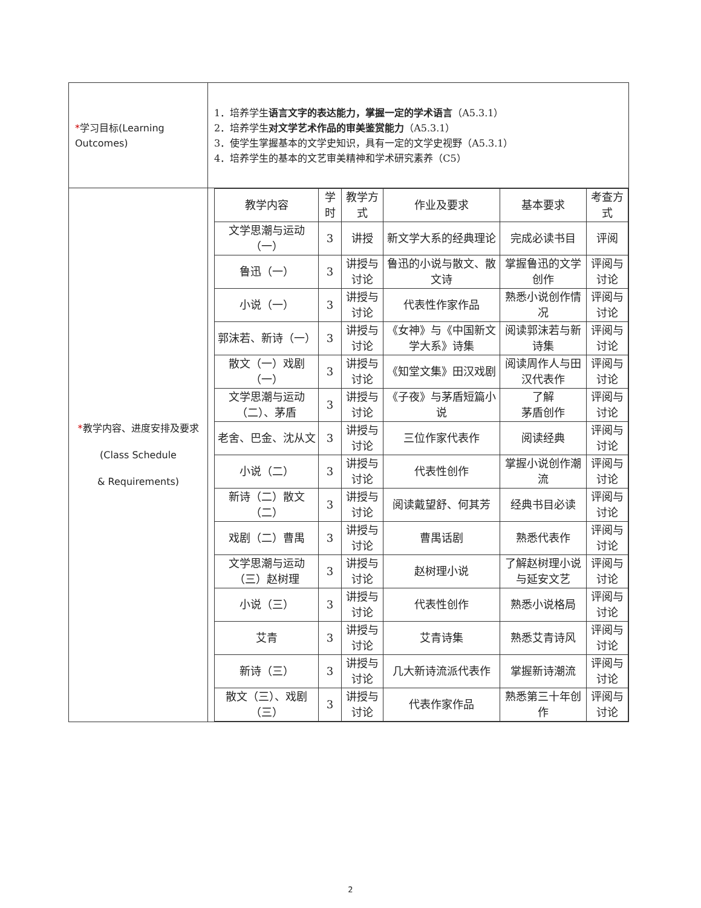| * 学习目标(Learning Outcomes) | 1．培养学生 语言文字的表达能力，掌握一定的学术语言 （A5.3.1） 2．培养学生 对文学艺术作品的审美鉴赏能力 （A5.3.1） 3．使学生掌握基本的文学史知识，具有一定的文学史视野（A5.3.1） 4．培养学生的基本的文艺审美精神和学术研究素养（C5） |
| * 教学内容、进度安排及要求 (Class Schedule & Requirements) | / 教学内容 / 学时 / 教学方式 / 作业及要求 / 基本要求 / 考查方式 / / --- / --- / --- / --- / --- / --- / / 文学思潮与运动（一） / 3 / 讲授 / 新文学大系的经典理论 / 完成必读书目 / 评阅 / / 鲁迅（一） / 3 / 讲授与讨论 / 鲁迅的小说与散文、散文诗 / 掌握鲁迅的文学创作 / 评阅与讨论 / / 小说（一） / 3 / 讲授与讨论 / 代表性作家作品 / 熟悉小说创作情况 / 评阅与讨论 / / 郭沫若、新诗（一） / 3 / 讲授与讨论 / 《女神》与《中国新文学大系》诗集 / 阅读郭沫若与新诗集 / 评阅与讨论 / / 散文（一）戏剧（一） / 3 / 讲授与讨论 / 《知堂文集》田汉戏剧 / 阅读周作人与田汉代表作 / 评阅与讨论 / / 文学思潮与运动（二）、茅盾 / 3 / 讲授与讨论 / 《子夜》与茅盾短篇小说 / 了解 茅盾创作 / 评阅与讨论 / / 老舍、巴金、沈从文 / 3 / 讲授与讨论 / 三位作家代表作 / 阅读经典 / 评阅与讨论 / / 小说（二） / 3 / 讲授与讨论 / 代表性创作 / 掌握小说创作潮流 / 评阅与讨论 / / 新诗（二）散文（二） / 3 / 讲授与讨论 / 阅读戴望舒、何其芳 / 经典书目必读 / 评阅与讨论 / / 戏剧（二）曹禺 / 3 / 讲授与讨论 / 曹禺话剧 / 熟悉代表作 / 评阅与讨论 / / 文学思潮与运动（三）赵树理 / 3 / 讲授与讨论 / 赵树理小说 / 了解赵树理小说与延安文艺 / 评阅与讨论 / / 小说（三） / 3 / 讲授与讨论 / 代表性创作 / 熟悉小说格局 / 评阅与讨论 / / 艾青 / 3 / 讲授与讨论 / 艾青诗集 / 熟悉艾青诗风 / 评阅与讨论 / / 新诗（三） / 3 / 讲授与讨论 / 几大新诗流派代表作 / 掌握新诗潮流 / 评阅与讨论 / / 散文（三）、戏剧（三） / 3 / 讲授与讨论 / 代表作家作品 / 熟悉第三十年创作 / 评阅与讨论 / |
2